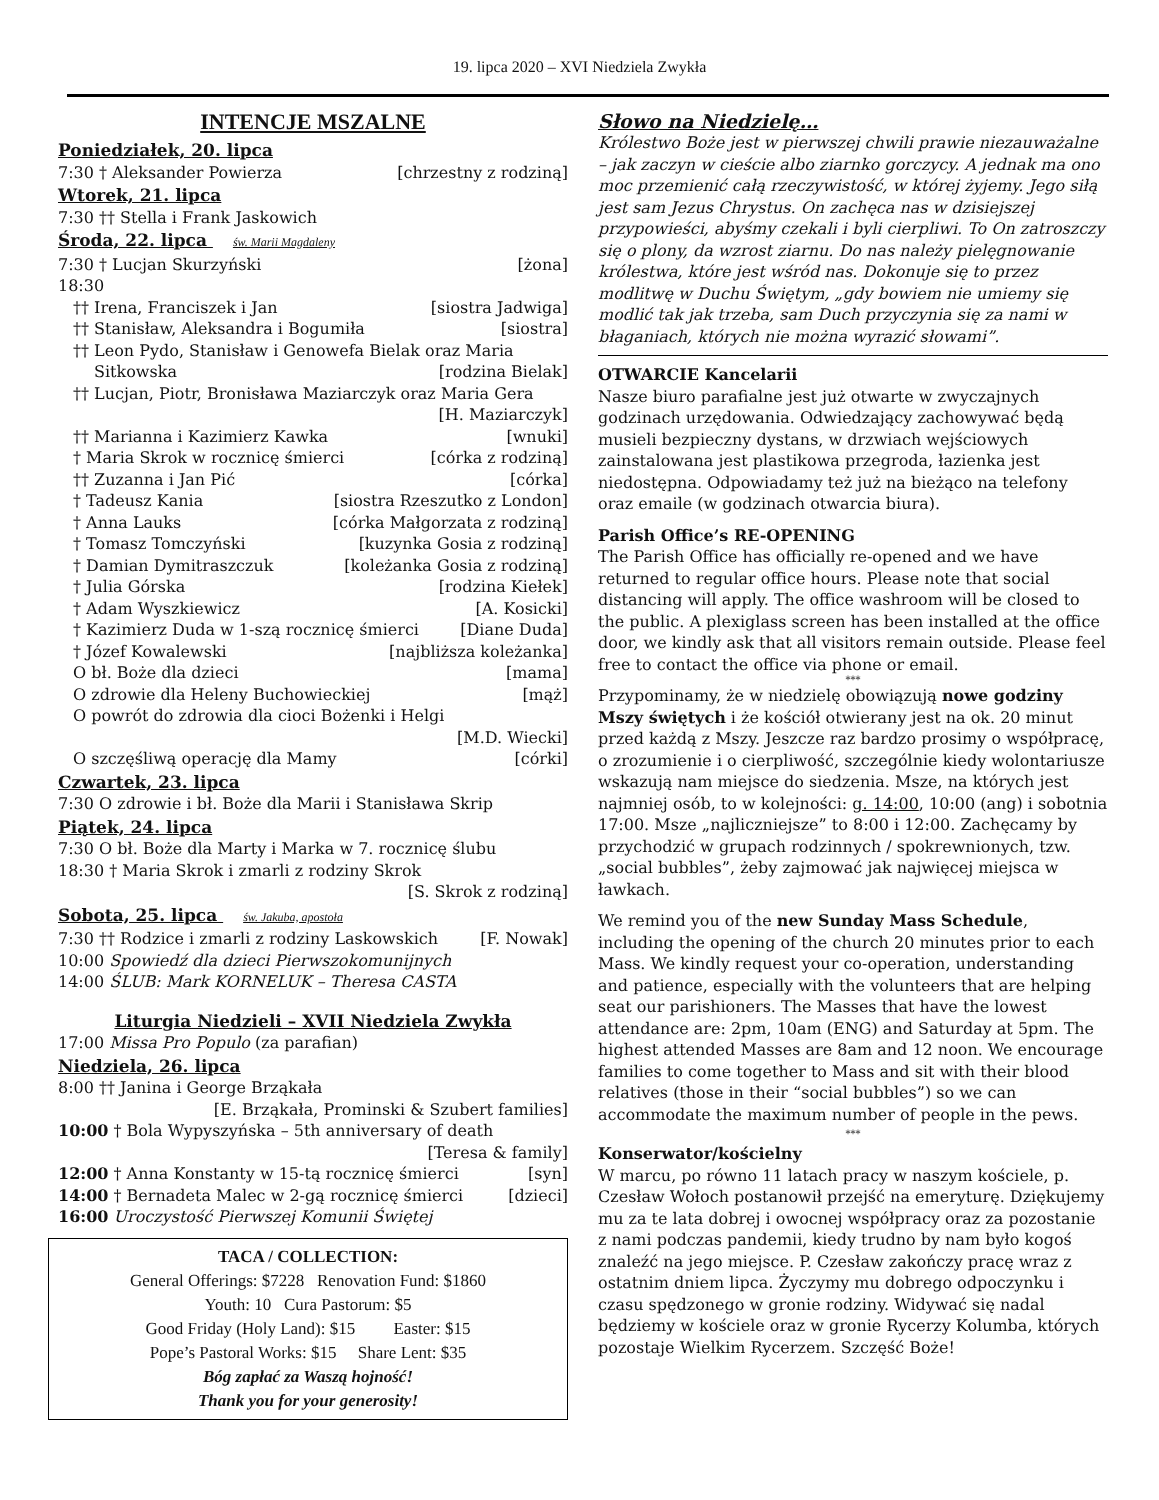19. lipca 2020 – XVI Niedziela Zwykła
INTENCJE MSZALNE
Poniedziałek, 20. lipca
7:30 † Aleksander Powierza [chrzestny z rodziną]
Wtorek, 21. lipca
7:30 †† Stella i Frank Jaskowich
Środa, 22. lipca św. Marii Magdaleny
7:30 † Lucjan Skurzyński [żona]
18:30
†† Irena, Franciszek i Jan [siostra Jadwiga]
†† Stanisław, Aleksandra i Bogumiła [siostra]
†† Leon Pydo, Stanisław i Genowefa Bielak oraz Maria
Sitkowska [rodzina Bielak]
†† Lucjan, Piotr, Bronisława Maziarczyk oraz Maria Gera
[H. Maziarczyk]
†† Marianna i Kazimierz Kawka [wnuki]
† Maria Skrok w rocznicę śmierci [córka z rodziną]
†† Zuzanna i Jan Pić [córka]
† Tadeusz Kania [siostra Rzeszutko z London]
† Anna Lauks [córka Małgorzata z rodziną]
† Tomasz Tomczyński [kuzynka Gosia z rodziną]
† Damian Dymitraszczuk [koleżanka Gosia z rodziną]
† Julia Górska [rodzina Kiełek]
† Adam Wyszkiewicz [A. Kosicki]
† Kazimierz Duda w 1-szą rocznicę śmierci [Diane Duda]
† Józef Kowalewski [najbliższa koleżanka]
O bł. Boże dla dzieci [mama]
O zdrowie dla Heleny Buchowieckiej [mąż]
O powrót do zdrowia dla cioci Bożenki i Helgi
[M.D. Wiecki]
O szczęśliwą operację dla Mamy [córki]
Czwartek, 23. lipca
7:30 O zdrowie i bł. Boże dla Marii i Stanisława Skrip
Piątek, 24. lipca
7:30 O bł. Boże dla Marty i Marka w 7. rocznicę ślubu
18:30 † Maria Skrok i zmarli z rodziny Skrok
[S. Skrok z rodziną]
Sobota, 25. lipca św. Jakuba, apostoła
7:30 †† Rodzice i zmarli z rodziny Laskowskich [F. Nowak]
10:00 Spowiedź dla dzieci Pierwszokomunijnych
14:00 ŚLUB: Mark KORNELUK – Theresa CASTA
Liturgia Niedzieli – XVII Niedziela Zwykła
17:00 Missa Pro Populo (za parafian)
Niedziela, 26. lipca
8:00 †† Janina i George Brząkała
[E. Brząkała, Prominski & Szubert families]
10:00 † Bola Wypyszyńska – 5th anniversary of death
[Teresa & family]
12:00 † Anna Konstanty w 15-tą rocznicę śmierci [syn]
14:00 † Bernadeta Malec w 2-gą rocznicę śmierci [dzieci]
16:00 Uroczystość Pierwszej Komunii Świętej
TACA / COLLECTION:
General Offerings: $7228 Renovation Fund: $1860
Youth: 10 Cura Pastorum: $5
Good Friday (Holy Land): $15 Easter: $15
Pope’s Pastoral Works: $15 Share Lent: $35
Bóg zapłać za Waszą hojność!
Thank you for your generosity!
Słowo na Niedzielę…
Królestwo Boże jest w pierwszej chwili prawie niezauważalne – jak zaczyn w cieście albo ziarnko gorczycy. A jednak ma ono moc przemienić całą rzeczywistość, w której żyjemy. Jego siłą jest sam Jezus Chrystus. On zachęca nas w dzisiejszej przypowieści, abyśmy czekali i byli cierpliwi. To On zatroszczy się o plony, da wzrost ziarnu. Do nas należy pielęgnowanie królestwa, które jest wśród nas. Dokonuje się to przez modlitwę w Duchu Świętym, „gdy bowiem nie umiemy się modlić tak jak trzeba, sam Duch przyczynia się za nami w błaganiach, których nie można wyrazić słowami”.
OTWARCIE Kancelarii
Nasze biuro parafialne jest już otwarte w zwyczajnych godzinach urzędowania. Odwiedzający zachowywać będą musieli bezpieczny dystans, w drzwiach wejściowych zainstalowana jest plastikowa przegroda, łazienka jest niedostępna. Odpowiadamy też już na bieżąco na telefony oraz emaile (w godzinach otwarcia biura).
Parish Office’s RE-OPENING
The Parish Office has officially re-opened and we have returned to regular office hours. Please note that social distancing will apply. The office washroom will be closed to the public. A plexiglass screen has been installed at the office door, we kindly ask that all visitors remain outside. Please feel free to contact the office via phone or email.
***
Przypominamy, że w niedzielę obowiązują nowe godziny Mszy świętych i że kościół otwierany jest na ok. 20 minut przed każdą z Mszy. Jeszcze raz bardzo prosimy o współpracę, o zrozumienie i o cierpliwość, szczególnie kiedy wolontariusze wskazują nam miejsce do siedzenia. Msze, na których jest najmniej osób, to w kolejności: g. 14:00, 10:00 (ang) i sobotnia 17:00. Msze „najliczniejsze” to 8:00 i 12:00. Zachęcamy by przychodzić w grupach rodzinnych / spokrewnionych, tzw. „social bubbles”, żeby zajmować jak najwięcej miejsca w ławkach.
We remind you of the new Sunday Mass Schedule, including the opening of the church 20 minutes prior to each Mass. We kindly request your co-operation, understanding and patience, especially with the volunteers that are helping seat our parishioners. The Masses that have the lowest attendance are: 2pm, 10am (ENG) and Saturday at 5pm. The highest attended Masses are 8am and 12 noon. We encourage families to come together to Mass and sit with their blood relatives (those in their “social bubbles”) so we can accommodate the maximum number of people in the pews.
***
Konserwator/kościelny
W marcu, po równo 11 latach pracy w naszym kościele, p. Czesław Wołoch postanowił przejść na emeryturę. Dziękujemy mu za te lata dobrej i owocnej współpracy oraz za pozostanie z nami podczas pandemii, kiedy trudno by nam było kogoś znaleźć na jego miejsce. P. Czesław zakończy pracę wraz z ostatnim dniem lipca. Życzymy mu dobrego odpoczynku i czasu spędzonego w gronie rodziny. Widywać się nadal będziemy w kościele oraz w gronie Rycerzy Kolumba, których pozostaje Wielkim Rycerzem. Szczęść Boże!